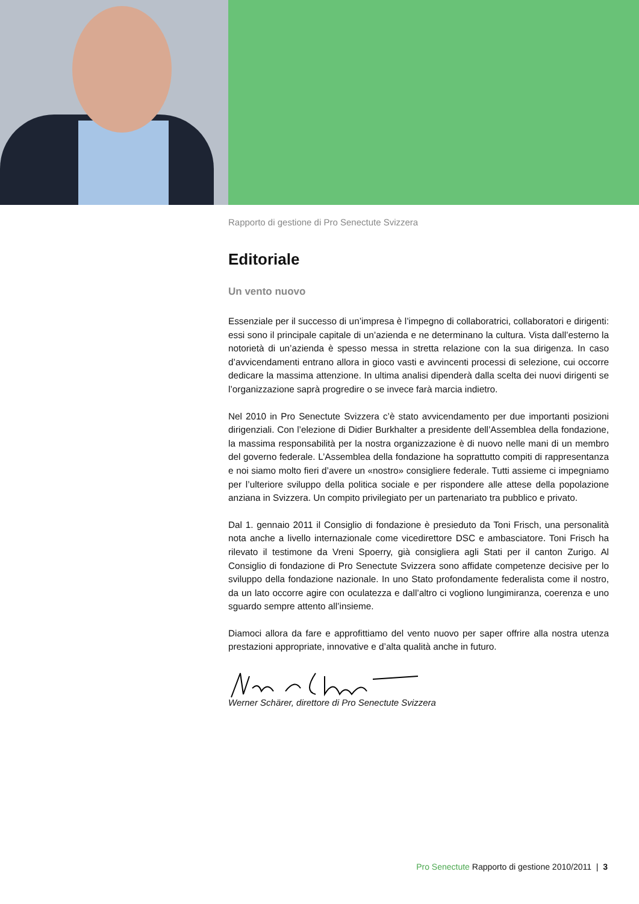Rapporto di gestione di Pro Senectute Svizzera
Editoriale
Un vento nuovo
Essenziale per il successo di un’impresa è l’impegno di collaboratrici, collaboratori e dirigenti: essi sono il principale capitale di un’azienda e ne determinano la cultura. Vista dall’esterno la notorietà di un’azienda è spesso messa in stretta relazione con la sua dirigenza. In caso d’avvicendamenti entrano allora in gioco vasti e avvincenti processi di selezione, cui occorre dedicare la massima attenzione. In ultima analisi dipenderà dalla scelta dei nuovi dirigenti se l’organizzazione saprà progredire o se invece farà marcia indietro.
Nel 2010 in Pro Senectute Svizzera c’è stato avvicendamento per due importanti posizioni dirigenziali. Con l’elezione di Didier Burkhalter a presidente dell’Assemblea della fondazione, la massima responsabilità per la nostra organizzazione è di nuovo nelle mani di un membro del governo federale. L’Assemblea della fondazione ha soprattutto compiti di rappresentanza e noi siamo molto fieri d’avere un «nostro» consigliere federale. Tutti assieme ci impegniamo per l’ulteriore sviluppo della politica sociale e per rispondere alle attese della popolazione anziana in Svizzera. Un compito privilegiato per un partenariato tra pubblico e privato.
Dal 1. gennaio 2011 il Consiglio di fondazione è presieduto da Toni Frisch, una personalità nota anche a livello internazionale come vicedirettore DSC e ambasciatore. Toni Frisch ha rilevato il testimone da Vreni Spoerry, già consigliera agli Stati per il canton Zurigo. Al Consiglio di fondazione di Pro Senectute Svizzera sono affidate competenze decisive per lo sviluppo della fondazione nazionale. In uno Stato profondamente federalista come il nostro, da un lato occorre agire con oculatezza e dall’altro ci vogliono lungimiranza, coerenza e uno sguardo sempre attento all’insieme.
Diamoci allora da fare e approfittiamo del vento nuovo per saper offrire alla nostra utenza prestazioni appropriate, innovative e d’alta qualità anche in futuro.
Werner Schärer, direttore di Pro Senectute Svizzera
Pro Senectute Rapporto di gestione 2010/2011 | 3